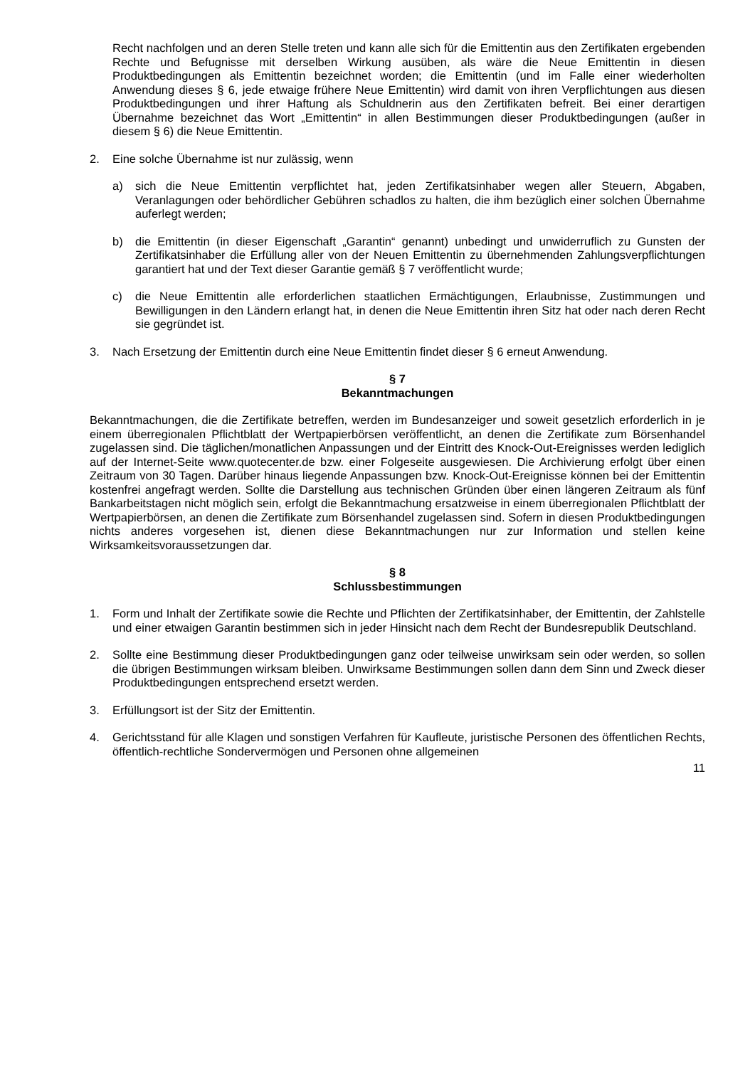Recht nachfolgen und an deren Stelle treten und kann alle sich für die Emittentin aus den Zertifikaten ergebenden Rechte und Befugnisse mit derselben Wirkung ausüben, als wäre die Neue Emittentin in diesen Produktbedingungen als Emittentin bezeichnet worden; die Emittentin (und im Falle einer wiederholten Anwendung dieses § 6, jede etwaige frühere Neue Emittentin) wird damit von ihren Verpflichtungen aus diesen Produktbedingungen und ihrer Haftung als Schuldnerin aus den Zertifikaten befreit. Bei einer derartigen Übernahme bezeichnet das Wort „Emittentin“ in allen Bestimmungen dieser Produktbedingungen (außer in diesem § 6) die Neue Emittentin.
2. Eine solche Übernahme ist nur zulässig, wenn
a) sich die Neue Emittentin verpflichtet hat, jeden Zertifikatsinhaber wegen aller Steuern, Abgaben, Veranlagungen oder behördlicher Gebühren schadlos zu halten, die ihm bezüglich einer solchen Übernahme auferlegt werden;
b) die Emittentin (in dieser Eigenschaft „Garantin“ genannt) unbedingt und unwiderruflich zu Gunsten der Zertifikatsinhaber die Erfüllung aller von der Neuen Emittentin zu übernehmenden Zahlungsverpflichtungen garantiert hat und der Text dieser Garantie gemäß § 7 veröffentlicht wurde;
c) die Neue Emittentin alle erforderlichen staatlichen Ermächtigungen, Erlaubnisse, Zustimmungen und Bewilligungen in den Ländern erlangt hat, in denen die Neue Emittentin ihren Sitz hat oder nach deren Recht sie gegründet ist.
3. Nach Ersetzung der Emittentin durch eine Neue Emittentin findet dieser § 6 erneut Anwendung.
§ 7
Bekanntmachungen
Bekanntmachungen, die die Zertifikate betreffen, werden im Bundesanzeiger und soweit gesetzlich erforderlich in je einem überregionalen Pflichtblatt der Wertpapierbörsen veröffentlicht, an denen die Zertifikate zum Börsenhandel zugelassen sind. Die täglichen/monatlichen Anpassungen und der Eintritt des Knock-Out-Ereignisses werden lediglich auf der Internet-Seite www.quotecenter.de bzw. einer Folgeseite ausgewiesen. Die Archivierung erfolgt über einen Zeitraum von 30 Tagen. Darüber hinaus liegende Anpassungen bzw. Knock-Out-Ereignisse können bei der Emittentin kostenfrei angefragt werden. Sollte die Darstellung aus technischen Gründen über einen längeren Zeitraum als fünf Bankarbeitstagen nicht möglich sein, erfolgt die Bekanntmachung ersatzweise in einem überregionalen Pflichtblatt der Wertpapierbörsen, an denen die Zertifikate zum Börsenhandel zugelassen sind. Sofern in diesen Produktbedingungen nichts anderes vorgesehen ist, dienen diese Bekanntmachungen nur zur Information und stellen keine Wirksamkeitsvoraussetzungen dar.
§ 8
Schlussbestimmungen
1. Form und Inhalt der Zertifikate sowie die Rechte und Pflichten der Zertifikatsinhaber, der Emittentin, der Zahlstelle und einer etwaigen Garantin bestimmen sich in jeder Hinsicht nach dem Recht der Bundesrepublik Deutschland.
2. Sollte eine Bestimmung dieser Produktbedingungen ganz oder teilweise unwirksam sein oder werden, so sollen die übrigen Bestimmungen wirksam bleiben. Unwirksame Bestimmungen sollen dann dem Sinn und Zweck dieser Produktbedingungen entsprechend ersetzt werden.
3. Erfüllungsort ist der Sitz der Emittentin.
4. Gerichtsstand für alle Klagen und sonstigen Verfahren für Kaufleute, juristische Personen des öffentlichen Rechts, öffentlich-rechtliche Sondervermögen und Personen ohne allgemeinen
11